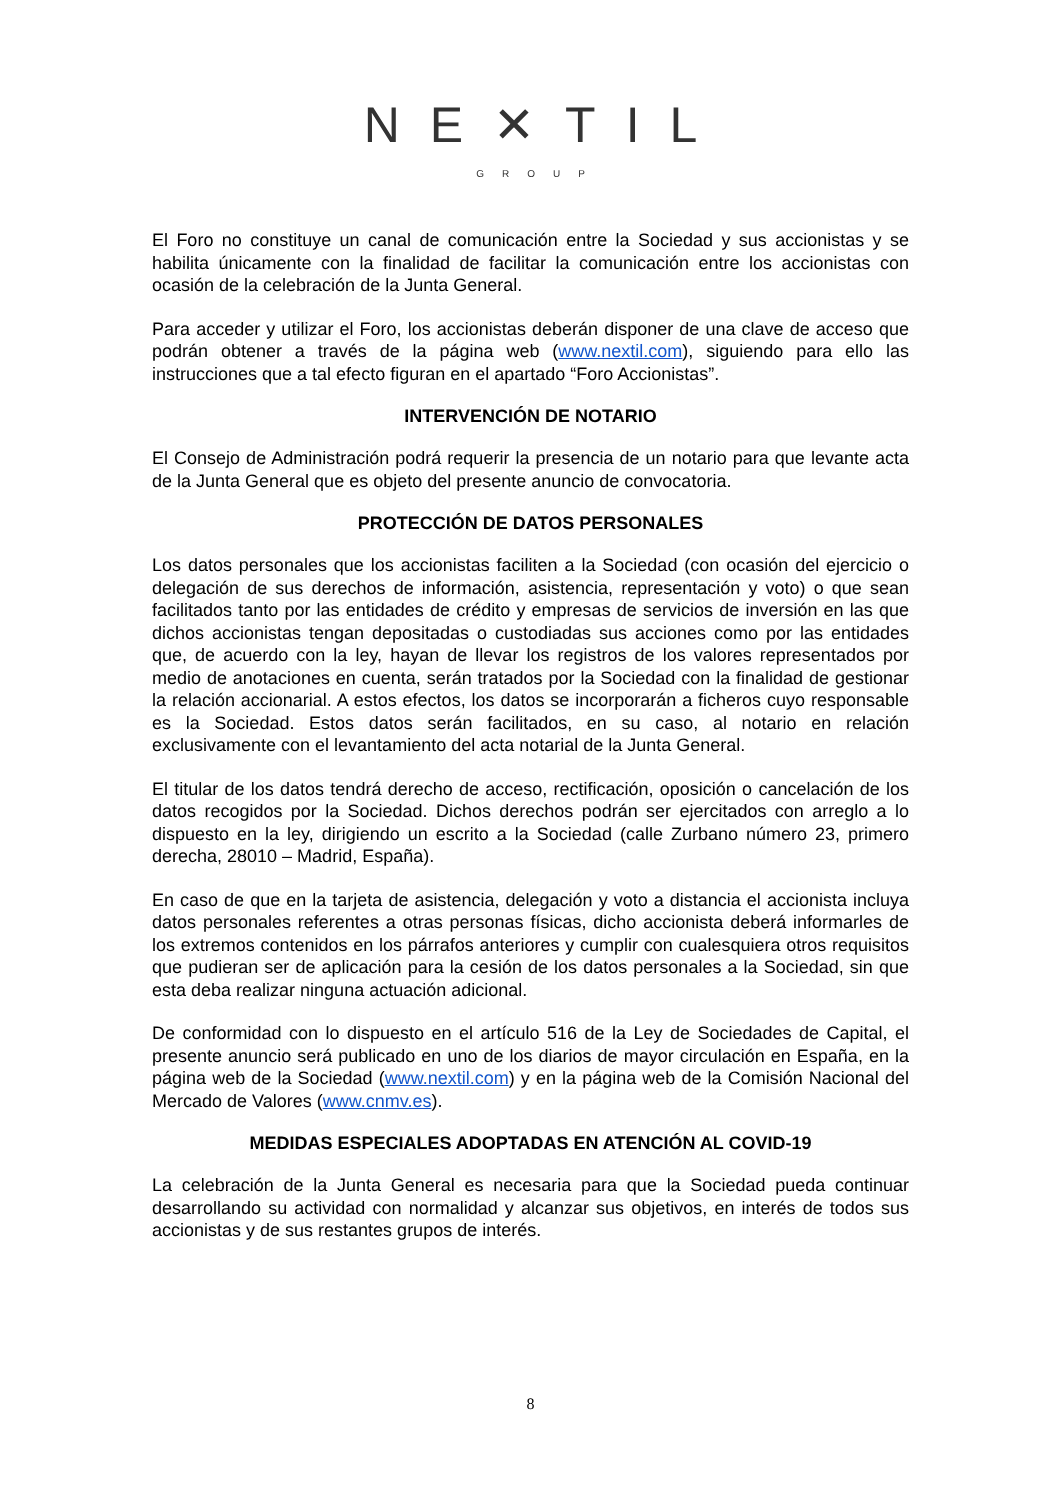NE✕TIL
GROUP
El Foro no constituye un canal de comunicación entre la Sociedad y sus accionistas y se habilita únicamente con la finalidad de facilitar la comunicación entre los accionistas con ocasión de la celebración de la Junta General.
Para acceder y utilizar el Foro, los accionistas deberán disponer de una clave de acceso que podrán obtener a través de la página web (www.nextil.com), siguiendo para ello las instrucciones que a tal efecto figuran en el apartado “Foro Accionistas”.
INTERVENCIÓN DE NOTARIO
El Consejo de Administración podrá requerir la presencia de un notario para que levante acta de la Junta General que es objeto del presente anuncio de convocatoria.
PROTECCIÓN DE DATOS PERSONALES
Los datos personales que los accionistas faciliten a la Sociedad (con ocasión del ejercicio o delegación de sus derechos de información, asistencia, representación y voto) o que sean facilitados tanto por las entidades de crédito y empresas de servicios de inversión en las que dichos accionistas tengan depositadas o custodiadas sus acciones como por las entidades que, de acuerdo con la ley, hayan de llevar los registros de los valores representados por medio de anotaciones en cuenta, serán tratados por la Sociedad con la finalidad de gestionar la relación accionarial. A estos efectos, los datos se incorporarán a ficheros cuyo responsable es la Sociedad. Estos datos serán facilitados, en su caso, al notario en relación exclusivamente con el levantamiento del acta notarial de la Junta General.
El titular de los datos tendrá derecho de acceso, rectificación, oposición o cancelación de los datos recogidos por la Sociedad. Dichos derechos podrán ser ejercitados con arreglo a lo dispuesto en la ley, dirigiendo un escrito a la Sociedad (calle Zurbano número 23, primero derecha, 28010 – Madrid, España).
En caso de que en la tarjeta de asistencia, delegación y voto a distancia el accionista incluya datos personales referentes a otras personas físicas, dicho accionista deberá informarles de los extremos contenidos en los párrafos anteriores y cumplir con cualesquiera otros requisitos que pudieran ser de aplicación para la cesión de los datos personales a la Sociedad, sin que esta deba realizar ninguna actuación adicional.
De conformidad con lo dispuesto en el artículo 516 de la Ley de Sociedades de Capital, el presente anuncio será publicado en uno de los diarios de mayor circulación en España, en la página web de la Sociedad (www.nextil.com) y en la página web de la Comisión Nacional del Mercado de Valores (www.cnmv.es).
MEDIDAS ESPECIALES ADOPTADAS EN ATENCIÓN AL COVID-19
La celebración de la Junta General es necesaria para que la Sociedad pueda continuar desarrollando su actividad con normalidad y alcanzar sus objetivos, en interés de todos sus accionistas y de sus restantes grupos de interés.
8